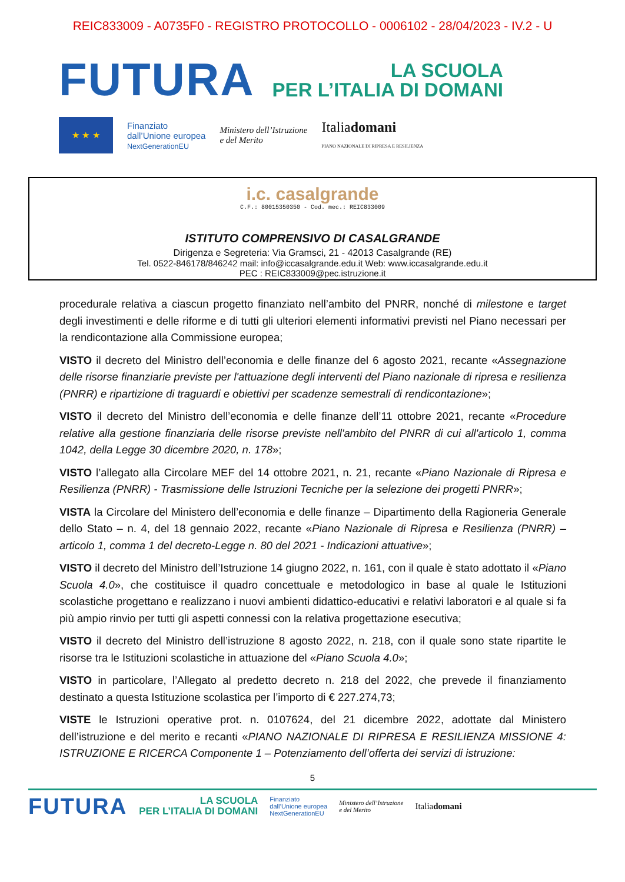REIC833009 - A0735F0 - REGISTRO PROTOCOLLO - 0006102 - 28/04/2023 - IV.2 - U
FUTURA
LA SCUOLA
PER L’ITALIA DI DOMANI
★ ★ ★
Finanziato
dall’Unione europea
NextGenerationEU
Ministero dell’Istruzione
e del Merito
Italiadomani
PIANO NAZIONALE DI RIPRESA E RESILIENZA
i.c. casalgrande
C.F.: 80015350350 - Cod. mec.: REIC833009
ISTITUTO COMPRENSIVO DI CASALGRANDE
Dirigenza e Segreteria: Via Gramsci, 21 - 42013 Casalgrande (RE)
Tel. 0522-846178/846242 mail: info@iccasalgrande.edu.it Web: www.iccasalgrande.edu.it
PEC : REIC833009@pec.istruzione.it
procedurale relativa a ciascun progetto finanziato nell’ambito del PNRR, nonché di milestone e target degli investimenti e delle riforme e di tutti gli ulteriori elementi informativi previsti nel Piano necessari per la rendicontazione alla Commissione europea;
VISTO il decreto del Ministro dell’economia e delle finanze del 6 agosto 2021, recante «Assegnazione delle risorse finanziarie previste per l'attuazione degli interventi del Piano nazionale di ripresa e resilienza (PNRR) e ripartizione di traguardi e obiettivi per scadenze semestrali di rendicontazione»;
VISTO il decreto del Ministro dell’economia e delle finanze dell’11 ottobre 2021, recante «Procedure relative alla gestione finanziaria delle risorse previste nell'ambito del PNRR di cui all'articolo 1, comma 1042, della Legge 30 dicembre 2020, n. 178»;
VISTO l’allegato alla Circolare MEF del 14 ottobre 2021, n. 21, recante «Piano Nazionale di Ripresa e Resilienza (PNRR) - Trasmissione delle Istruzioni Tecniche per la selezione dei progetti PNRR»;
VISTA la Circolare del Ministero dell’economia e delle finanze – Dipartimento della Ragioneria Generale dello Stato – n. 4, del 18 gennaio 2022, recante «Piano Nazionale di Ripresa e Resilienza (PNRR) – articolo 1, comma 1 del decreto-Legge n. 80 del 2021 - Indicazioni attuative»;
VISTO il decreto del Ministro dell’Istruzione 14 giugno 2022, n. 161, con il quale è stato adottato il «Piano Scuola 4.0», che costituisce il quadro concettuale e metodologico in base al quale le Istituzioni scolastiche progettano e realizzano i nuovi ambienti didattico-educativi e relativi laboratori e al quale si fa più ampio rinvio per tutti gli aspetti connessi con la relativa progettazione esecutiva;
VISTO il decreto del Ministro dell’istruzione 8 agosto 2022, n. 218, con il quale sono state ripartite le risorse tra le Istituzioni scolastiche in attuazione del «Piano Scuola 4.0»;
VISTO in particolare, l’Allegato al predetto decreto n. 218 del 2022, che prevede il finanziamento destinato a questa Istituzione scolastica per l’importo di € 227.274,73;
VISTE le Istruzioni operative prot. n. 0107624, del 21 dicembre 2022, adottate dal Ministero dell’istruzione e del merito e recanti «PIANO NAZIONALE DI RIPRESA E RESILIENZA MISSIONE 4: ISTRUZIONE E RICERCA Componente 1 – Potenziamento dell’offerta dei servizi di istruzione:
5
FUTURA LA SCUOLA
PER L’ITALIA DI DOMANI Finanziato
dall’Unione europea
NextGenerationEU Ministero dell’Istruzione
e del Merito Italiadomani